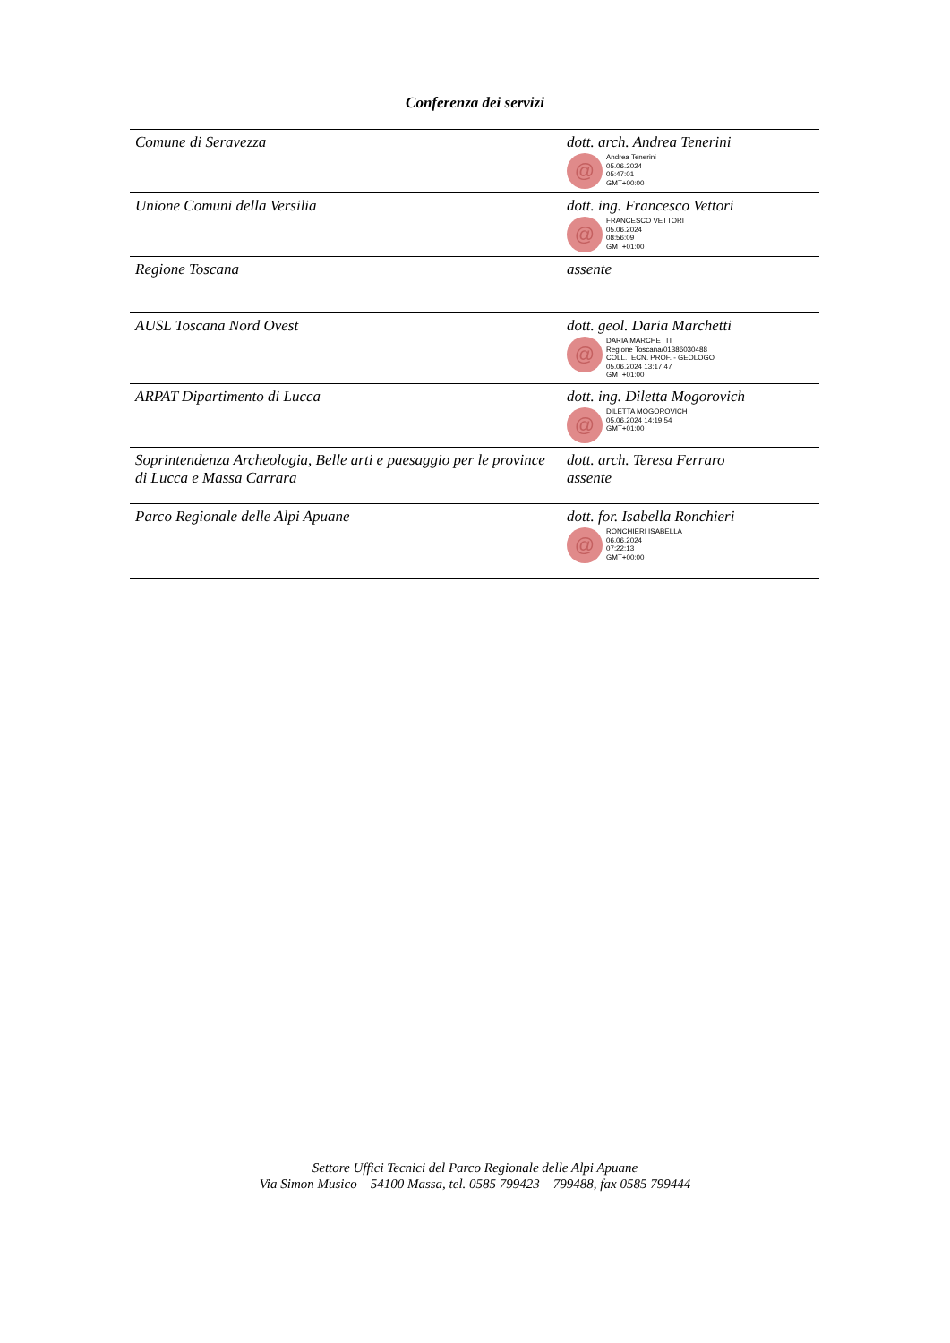Conferenza dei servizi
| Comune di Seravezza | dott. arch. Andrea Tenerini @ Andrea Tenerini 05.06.2024 05:47:01 GMT+00:00 |
| Unione Comuni della Versilia | dott. ing. Francesco Vettori @ FRANCESCO VETTORI 05.06.2024 08:56:09 GMT+01:00 |
| Regione Toscana | assente |
| AUSL Toscana Nord Ovest | dott. geol. Daria Marchetti @ DARIA MARCHETTI Regione Toscana/01386030488 COLL.TECN. PROF. - GEOLOGO 05.06.2024 13:17:47 GMT+01:00 |
| ARPAT Dipartimento di Lucca | dott. ing. Diletta Mogorovich @ DILETTA MOGOROVICH 05.06.2024 14:19:54 GMT+01:00 |
| Soprintendenza Archeologia, Belle arti e paesaggio per le province di Lucca e Massa Carrara | dott. arch. Teresa Ferraro assente |
| Parco Regionale delle Alpi Apuane | dott. for. Isabella Ronchieri @ RONCHIERI ISABELLA 06.06.2024 07:22:13 GMT+00:00 |
Settore Uffici Tecnici del Parco Regionale delle Alpi Apuane
Via Simon Musico – 54100 Massa, tel. 0585 799423 – 799488, fax 0585 799444